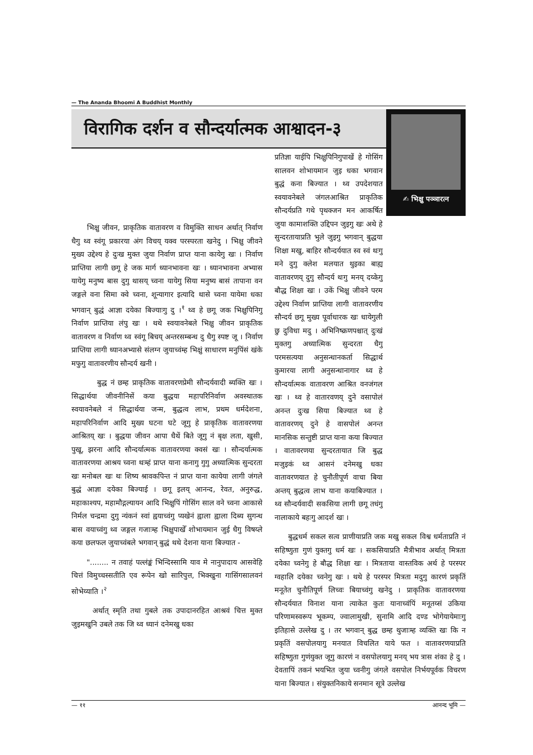— The Ananda Bhoomi A Buddhist Monthly
विरागिक दर्शन व सौन्दर्यात्मक आश्वादन-३
✍ भिक्षु पञ्ञारत्न
भिक्षु जीवन, प्राकृतिक वातावरण व विमुक्ति साधन अर्थात् निर्वाण धैगु थ्व स्वंगू प्रकारया अंग विचय् यक्व परस्परता खनेदु । भिक्षु जीवने मुख्य उद्देश्य हे दुःख मुक्त जुया निर्वाण प्राप्त याना कायेगु खः । निर्वाण प्राप्तिया लागी छगू हे जक मार्ग ध्यानभावना खः । ध्यानभावना अभ्यास यायेगु मनुष्य बास दुगु थासय् च्वना यायेगु सिया मनुष्य बासं तापाना वन जङ्गले वना सिमा क्वे च्वना, शून्यागार इत्यादि थासे च्वना यायेमा धका भगवान् बुद्धं आज्ञा दयेका बिज्याःगु दु ।<sup>१</sup> थ्व हे छगू जक भिक्षुपिनिगु निर्वाण प्राप्तिया लंपु खः । थथे स्वयावनेबले भिक्षु जीवन प्राकृतिक वातावरण व निर्वाण थ्व स्वंगू बिचय् अन्तरसम्बन्ध दु धैगु स्पष्ट जू । निर्वाण प्राप्तिया लागी ध्यानअभ्यासे संलग्न जुयाच्वंम्ह भिक्षुं साधारण मनुपिंसं खंके मफुगु वातावरणीय सौन्दर्य खनी ।
बुद्ध नं छम्ह प्राकृतिक वातावरणप्रेमी सौन्दर्यवादी ब्यक्ति खः । सिद्धार्थया जीवनीनिसें कया बुद्धया महापरिनिर्वाण अवस्थातक स्वयावनेबले नं सिद्धार्थया जन्म, बुद्धत्व लाभ, प्रथम धर्मदेशना, महापरिनिर्वाण आदि मुख्य घटना घटे जूगु हे प्राकृतिक वातावरणया आश्रितय् खः । बुद्धया जीवन आपा धैथें बिते जूगु नं बृक्ष लता, खुसी, पुखू, झरना आदि सौन्दर्यात्मक वातावरणया क्वसं खः । सौन्दर्यात्मक वातावरणया आश्रय च्वना थःम्हं प्राप्त याना कनागु गुगु अध्यात्मिक सुन्दरता खः मनोबल खः थः शिष्य श्रावकपिन्त नं प्राप्त याना कायेया लागी जंगले बुद्धं आज्ञा दयेका बिज्याई । छगू इलय् आनन्द, रेवत, अनुरुद्ध, महाकाश्यप, महामौद्गल्यायन आदि भिक्षुपिं गोसिंग साल वने च्वना आकासे निर्मल चन्द्रमा दुगु न्यंकनं स्वां ह्वयाच्वंगु प्यखेनं ह्वाला ह्वाला दिब्य सुगन्ध बास वयाच्वंगु थ्व जङ्गल गजाःम्ह भिक्षुपाखेँ शोभायमान जुई धैगु विषय्ले कया छलफल जुयाच्वंबले भगवान् बुद्धं थथे देशना याना बिज्यात -
"........ न तवाहं पल्लंङ्कं भिन्दिस्सामि याव मे नानुपादाय आसवेहि चित्तं विमुच्चस्सतीति एव रूपेन खो सारिपुत्त, भिक्खुना गासिंगसालवनं सोभेय्याति ।<sup>२</sup>
अर्थात् स्मृति तथा गुबले तक उपादानरहित आश्रवं चित्त मुक्त जुइमखुनि उबले तक जि थ्व ध्यानं दनेमखु धका
प्रतिज्ञा याईपि भिक्षुपिनिगुपाखें हे गोसिंग सालवन शोभायमान जुइ धका भगवान बुद्धं कना बिज्यात । थ्व उपदेशयात स्वयावनेबले जंगलआश्रित प्राकृतिक सौन्दर्यप्रति गथे पृथक्जन मन आकर्षित जुया कामाशक्ति उद्दिपन जुइगु खः अथे हे सुन्दरतायाप्रति भुले जुइगु भगवान् बुद्धया शिक्षा मखु, बाहिर सौन्दर्ययात स्व स्वं थःगु मने दुगु क्लेश मलयात थुइका बाह्य वातावरणय् दुगु सौन्दर्य थःगु मनय् दय्केगु बौद्ध शिक्षा खः । उकें भिक्षु जीवने परम उद्देश्य निर्वाण प्राप्तिया लागी वातावरणीय सौन्दर्य छगू मुख्य पूर्वाधारक खः धायेगुली छु दुविधा मदु । अभिनिष्क्रणपश्चात् दुःखं मुक्तगु अध्यात्मिक सुन्दरता धैगु परमसत्यया अनुसन्धानकर्ता सिद्धार्थ कुमारया लागी अनुसन्धानागार थ्व हे सौन्दर्यात्मक वातावरण आश्रित वनजंगल खः । थ्व हे वातारवणय् दुने वसापोलं अनन्त दुःख सिया बिज्यात थ्व हे वातावरणय् दुने हे वासपोलं अनन्त मानसिक सन्तुष्टी प्राप्त याना कया बिज्यात । वातावरणया सुन्दरतायात जि बुद्ध मजुइकं थ्व आसनं दनेमखु धका वातावरणयात हे चुनौतीपूर्ण वाचा बिया अन्तय् बुद्धत्व लाभ याना कयाबिज्यात । थ्व सौन्दर्यवादी सकसिया लागी छगू तधंगु नालाकाये बहःगु आदर्श खः ।
बुद्धधर्म सकल सत्व प्राणीयाप्रति जक मखु सकल विश्व धर्मताप्रति नं सहिष्णुता गुणं युक्तगु धर्म खः । सकसियाप्रति मैत्रीभाव अर्थात् मित्रता दयेका च्वनेगु हे बौद्ध शिक्षा खः । मित्रताया वास्तविक अर्थ हे परस्पर ग्वहालि दयेका च्वनेगु खः । थथे हे परस्पर मित्रता मदुगु कारणं प्रकृतिं मनूतेत चुनौतिपूर्ण लिच्वः बियाच्वंगु खनेदु । प्राकृतिक वातावरणया सौन्दर्ययात विनाश याना त्याकेत कुतः यानाच्वंपिं मनूतय्सं उकिया परिणामस्वरूप भूकम्प, ज्वालामुखी, सुनामि आदि दण्ड भोगेयायेमाःगु इतिहासे उल्लेख दु । तर भगवान् बुद्ध छम्ह थुजाःम्ह व्यक्ति खः कि न प्रकृतिं वसपोलयागु मनयात विचलित याये फत । वातावरणयाप्रति सहिष्णुता गुणंयुक्त जूगु कारणं न वसपोलयागु मनय् भय त्रास शंका हे दु । देवतापिं तकनं भयभित जुया च्वनीगु जंगले वसपोल निर्भयपूर्वक विचरण याना बिज्यात । संयुक्तनिकाये सनमान सूत्रे उल्लेख
— ११ आनन्द भूमि —